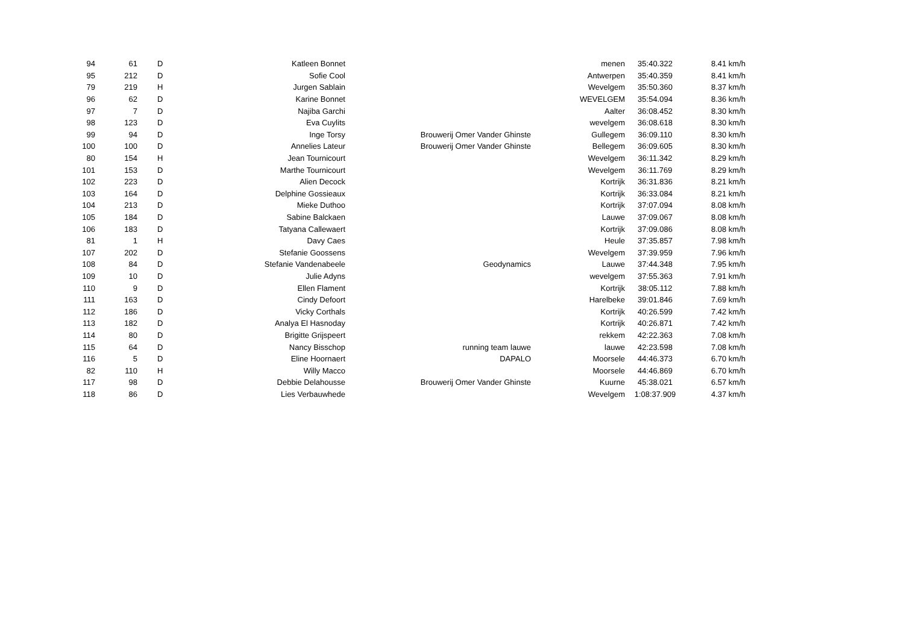| 94 | 61 | D | Katleen Bonnet | | menen | 35:40.322 | 8.41 km/h |
| 95 | 212 | D | Sofie Cool | | Antwerpen | 35:40.359 | 8.41 km/h |
| 79 | 219 | H | Jurgen Sablain | | Wevelgem | 35:50.360 | 8.37 km/h |
| 96 | 62 | D | Karine Bonnet | | WEVELGEM | 35:54.094 | 8.36 km/h |
| 97 | 7 | D | Najiba Garchi | | Aalter | 36:08.452 | 8.30 km/h |
| 98 | 123 | D | Eva Cuylits | | wevelgem | 36:08.618 | 8.30 km/h |
| 99 | 94 | D | Inge Torsy | Brouwerij Omer Vander Ghinste | Gullegem | 36:09.110 | 8.30 km/h |
| 100 | 100 | D | Annelies Lateur | Brouwerij Omer Vander Ghinste | Bellegem | 36:09.605 | 8.30 km/h |
| 80 | 154 | H | Jean Tournicourt | | Wevelgem | 36:11.342 | 8.29 km/h |
| 101 | 153 | D | Marthe Tournicourt | | Wevelgem | 36:11.769 | 8.29 km/h |
| 102 | 223 | D | Alien Decock | | Kortrijk | 36:31.836 | 8.21 km/h |
| 103 | 164 | D | Delphine Gossieaux | | Kortrijk | 36:33.084 | 8.21 km/h |
| 104 | 213 | D | Mieke Duthoo | | Kortrijk | 37:07.094 | 8.08 km/h |
| 105 | 184 | D | Sabine Balckaen | | Lauwe | 37:09.067 | 8.08 km/h |
| 106 | 183 | D | Tatyana Callewaert | | Kortrijk | 37:09.086 | 8.08 km/h |
| 81 | 1 | H | Davy Caes | | Heule | 37:35.857 | 7.98 km/h |
| 107 | 202 | D | Stefanie Goossens | | Wevelgem | 37:39.959 | 7.96 km/h |
| 108 | 84 | D | Stefanie Vandenabeele | Geodynamics | Lauwe | 37:44.348 | 7.95 km/h |
| 109 | 10 | D | Julie Adyns | | wevelgem | 37:55.363 | 7.91 km/h |
| 110 | 9 | D | Ellen Flament | | Kortrijk | 38:05.112 | 7.88 km/h |
| 111 | 163 | D | Cindy Defoort | | Harelbeke | 39:01.846 | 7.69 km/h |
| 112 | 186 | D | Vicky Corthals | | Kortrijk | 40:26.599 | 7.42 km/h |
| 113 | 182 | D | Analya El Hasnoday | | Kortrijk | 40:26.871 | 7.42 km/h |
| 114 | 80 | D | Brigitte Grijspeert | | rekkem | 42:22.363 | 7.08 km/h |
| 115 | 64 | D | Nancy Bisschop | running team lauwe | lauwe | 42:23.598 | 7.08 km/h |
| 116 | 5 | D | Eline Hoornaert | DAPALO | Moorsele | 44:46.373 | 6.70 km/h |
| 82 | 110 | H | Willy Macco | | Moorsele | 44:46.869 | 6.70 km/h |
| 117 | 98 | D | Debbie Delahousse | Brouwerij Omer Vander Ghinste | Kuurne | 45:38.021 | 6.57 km/h |
| 118 | 86 | D | Lies Verbauwhede | | Wevelgem | 1:08:37.909 | 4.37 km/h |